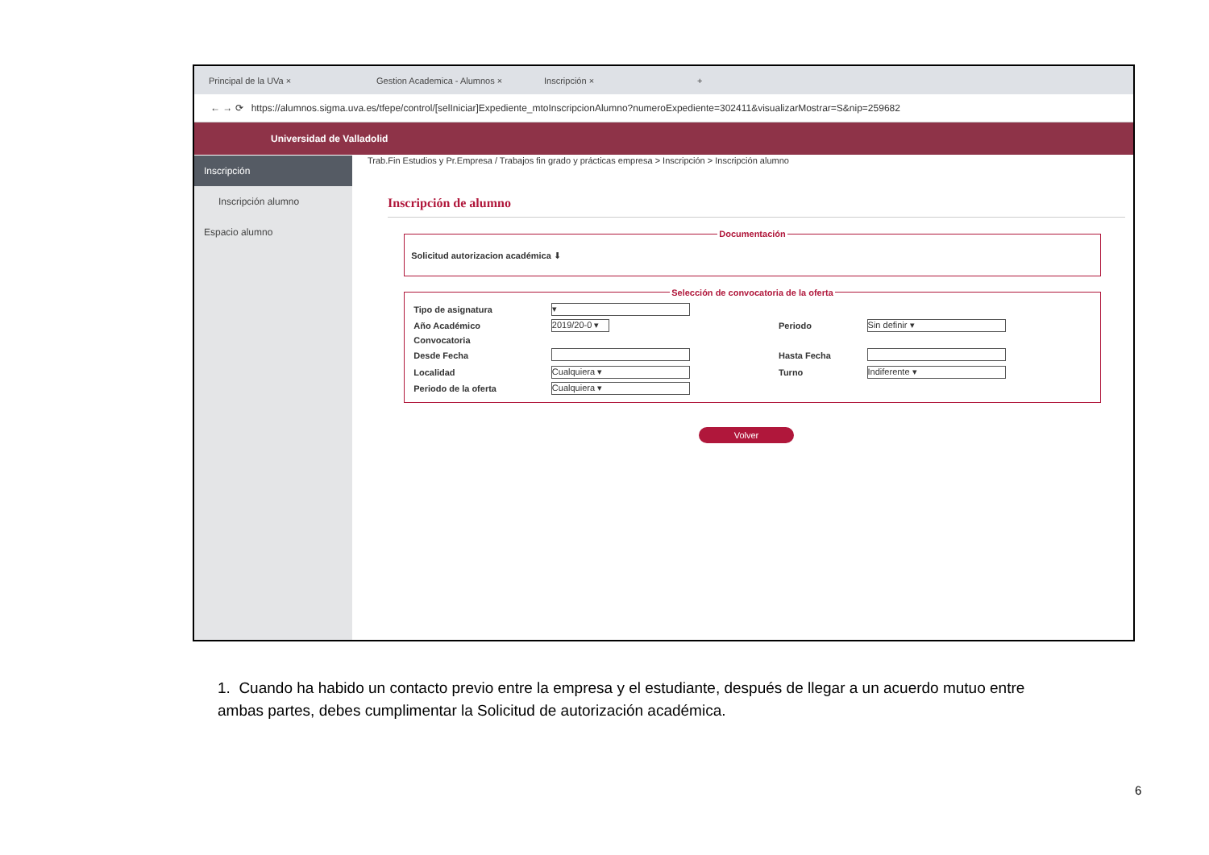Principal de la UVa × Gestion Academica - Alumnos × Inscripción × +
← → ⟳ https://alumnos.sigma.uva.es/tfepe/control/[selIniciar]Expediente_mtoInscripcionAlumno?numeroExpediente=302411&visualizarMostrar=S&nip=259682
Universidad de Valladolid
Inscripción
Inscripción alumno
Espacio alumno
Trab.Fin Estudios y Pr.Empresa / Trabajos fin grado y prácticas empresa > Inscripción > Inscripción alumno
Inscripción de alumno
Documentación
Solicitud autorizacion académica ⬇
Selección de convocatoria de la oferta
| Tipo de asignatura | ▾ | | |
| Año Académico | 2019/20-0 ▾ | Periodo | Sin definir ▾ |
| Convocatoria | | | |
| Desde Fecha | | Hasta Fecha | |
| Localidad | Cualquiera ▾ | Turno | Indiferente ▾ |
| Periodo de la oferta | Cualquiera ▾ | | |
Volver
1. Cuando ha habido un contacto previo entre la empresa y el estudiante, después de llegar a un acuerdo mutuo entre ambas partes, debes cumplimentar la Solicitud de autorización académica.
6